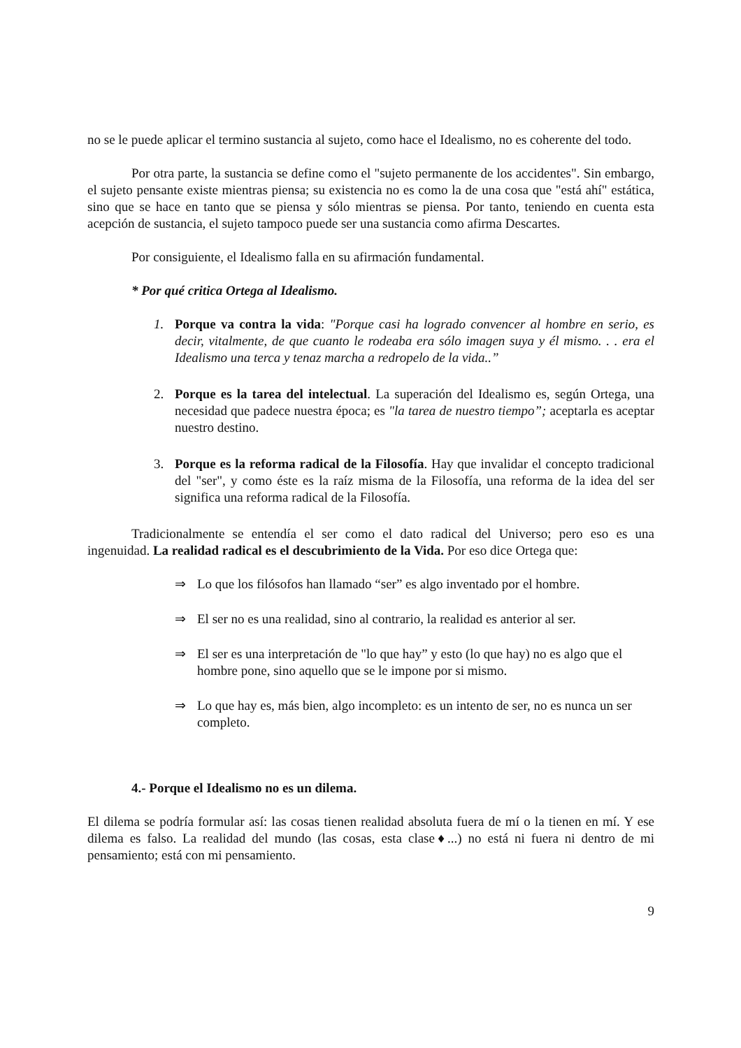no se le puede aplicar el termino sustancia al sujeto, como hace el Idealismo, no es coherente del todo.
Por otra parte, la sustancia se define como el "sujeto permanente de los accidentes". Sin embargo, el sujeto pensante existe mientras piensa; su existencia no es como la de una cosa que "está ahí" estática, sino que se hace en tanto que se piensa y sólo mientras se piensa. Por tanto, teniendo en cuenta esta acepción de sustancia, el sujeto tampoco puede ser una sustancia como afirma Descartes.
Por consiguiente, el Idealismo falla en su afirmación fundamental.
* Por qué critica Ortega al Idealismo.
1. Porque va contra la vida: "Porque casi ha logrado convencer al hombre en serio, es decir, vitalmente, de que cuanto le rodeaba era sólo imagen suya y él mismo. . . era el Idealismo una terca y tenaz marcha a redropelo de la vida..”
2. Porque es la tarea del intelectual. La superación del Idealismo es, según Ortega, una necesidad que padece nuestra época; es "la tarea de nuestro tiempo”; aceptarla es aceptar nuestro destino.
3. Porque es la reforma radical de la Filosofía. Hay que invalidar el concepto tradicional del "ser", y como éste es la raíz misma de la Filosofía, una reforma de la idea del ser significa una reforma radical de la Filosofía.
Tradicionalmente se entendía el ser como el dato radical del Universo; pero eso es una ingenuidad. La realidad radical es el descubrimiento de la Vida. Por eso dice Ortega que:
⇒ Lo que los filósofos han llamado “ser” es algo inventado por el hombre.
⇒ El ser no es una realidad, sino al contrario, la realidad es anterior al ser.
⇒ El ser es una interpretación de "lo que hay” y esto (lo que hay) no es algo que el hombre pone, sino aquello que se le impone por si mismo.
⇒ Lo que hay es, más bien, algo incompleto: es un intento de ser, no es nunca un ser completo.
4.- Porque el Idealismo no es un dilema.
El dilema se podría formular así: las cosas tienen realidad absoluta fuera de mí o la tienen en mí. Y ese dilema es falso. La realidad del mundo (las cosas, esta clase♦...) no está ni fuera ni dentro de mi pensamiento; está con mi pensamiento.
9